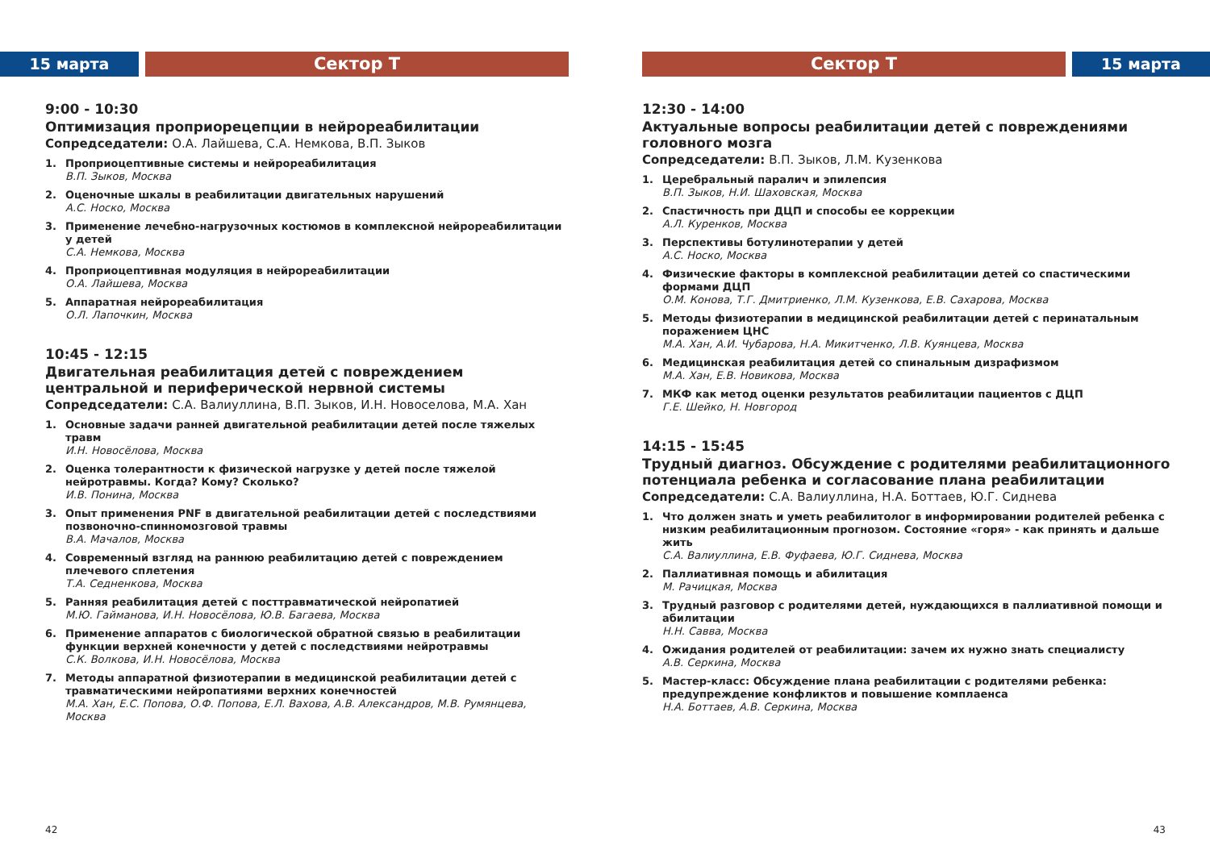15 марта Сектор Т
9:00 - 10:30
Оптимизация проприорецепции в нейрореабилитации
Сопредседатели: О.А. Лайшева, С.А. Немкова, В.П. Зыков
1. Проприоцептивные системы и нейрореабилитация
В.П. Зыков, Москва
2. Оценочные шкалы в реабилитации двигательных нарушений
А.С. Носко, Москва
3. Применение лечебно-нагрузочных костюмов в комплексной нейрореабилитации у детей
С.А. Немкова, Москва
4. Проприоцептивная модуляция в нейрореабилитации
О.А. Лайшева, Москва
5. Аппаратная нейрореабилитация
О.Л. Лапочкин, Москва
10:45 - 12:15
Двигательная реабилитация детей с повреждением центральной и периферической нервной системы
Сопредседатели: С.А. Валиуллина, В.П. Зыков, И.Н. Новоселова, М.А. Хан
1. Основные задачи ранней двигательной реабилитации детей после тяжелых травм
И.Н. Новосёлова, Москва
2. Оценка толерантности к физической нагрузке у детей после тяжелой нейротравмы. Когда? Кому? Сколько?
И.В. Понина, Москва
3. Опыт применения PNF в двигательной реабилитации детей с последствиями позвоночно-спинномозговой травмы
В.А. Мачалов, Москва
4. Современный взгляд на раннюю реабилитацию детей с повреждением плечевого сплетения
Т.А. Седненкова, Москва
5. Ранняя реабилитация детей с посттравматической нейропатией
М.Ю. Гайманова, И.Н. Новосёлова, Ю.В. Багаева, Москва
6. Применение аппаратов с биологической обратной связью в реабилитации функции верхней конечности у детей с последствиями нейротравмы
С.К. Волкова, И.Н. Новосёлова, Москва
7. Методы аппаратной физиотерапии в медицинской реабилитации детей с травматическими нейропатиями верхних конечностей
М.А. Хан, Е.С. Попова, О.Ф. Попова, Е.Л. Вахова, А.В. Александров, М.В. Румянцева, Москва
42
Сектор Т 15 марта
12:30 - 14:00
Актуальные вопросы реабилитации детей с повреждениями головного мозга
Сопредседатели: В.П. Зыков, Л.М. Кузенкова
1. Церебральный паралич и эпилепсия
В.П. Зыков, Н.И. Шаховская, Москва
2. Спастичность при ДЦП и способы ее коррекции
А.Л. Куренков, Москва
3. Перспективы ботулинотерапии у детей
А.С. Носко, Москва
4. Физические факторы в комплексной реабилитации детей со спастическими формами ДЦП
О.М. Конова, Т.Г. Дмитриенко, Л.М. Кузенкова, Е.В. Сахарова, Москва
5. Методы физиотерапии в медицинской реабилитации детей с перинатальным поражением ЦНС
М.А. Хан, А.И. Чубарова, Н.А. Микитченко, Л.В. Куянцева, Москва
6. Медицинская реабилитация детей со спинальным дизрафизмом
М.А. Хан, Е.В. Новикова, Москва
7. МКФ как метод оценки результатов реабилитации пациентов с ДЦП
Г.Е. Шейко, Н. Новгород
14:15 - 15:45
Трудный диагноз. Обсуждение с родителями реабилитационного потенциала ребенка и согласование плана реабилитации
Сопредседатели: С.А. Валиуллина, Н.А. Боттаев, Ю.Г. Сиднева
1. Что должен знать и уметь реабилитолог в информировании родителей ребенка с низким реабилитационным прогнозом. Состояние «горя» - как принять и дальше жить
С.А. Валиуллина, Е.В. Фуфаева, Ю.Г. Сиднева, Москва
2. Паллиативная помощь и абилитация
М. Рачицкая, Москва
3. Трудный разговор с родителями детей, нуждающихся в паллиативной помощи и абилитации
Н.Н. Савва, Москва
4. Ожидания родителей от реабилитации: зачем их нужно знать специалисту
А.В. Серкина, Москва
5. Мастер-класс: Обсуждение плана реабилитации с родителями ребенка: предупреждение конфликтов и повышение комплаенса
Н.А. Боттаев, А.В. Серкина, Москва
43